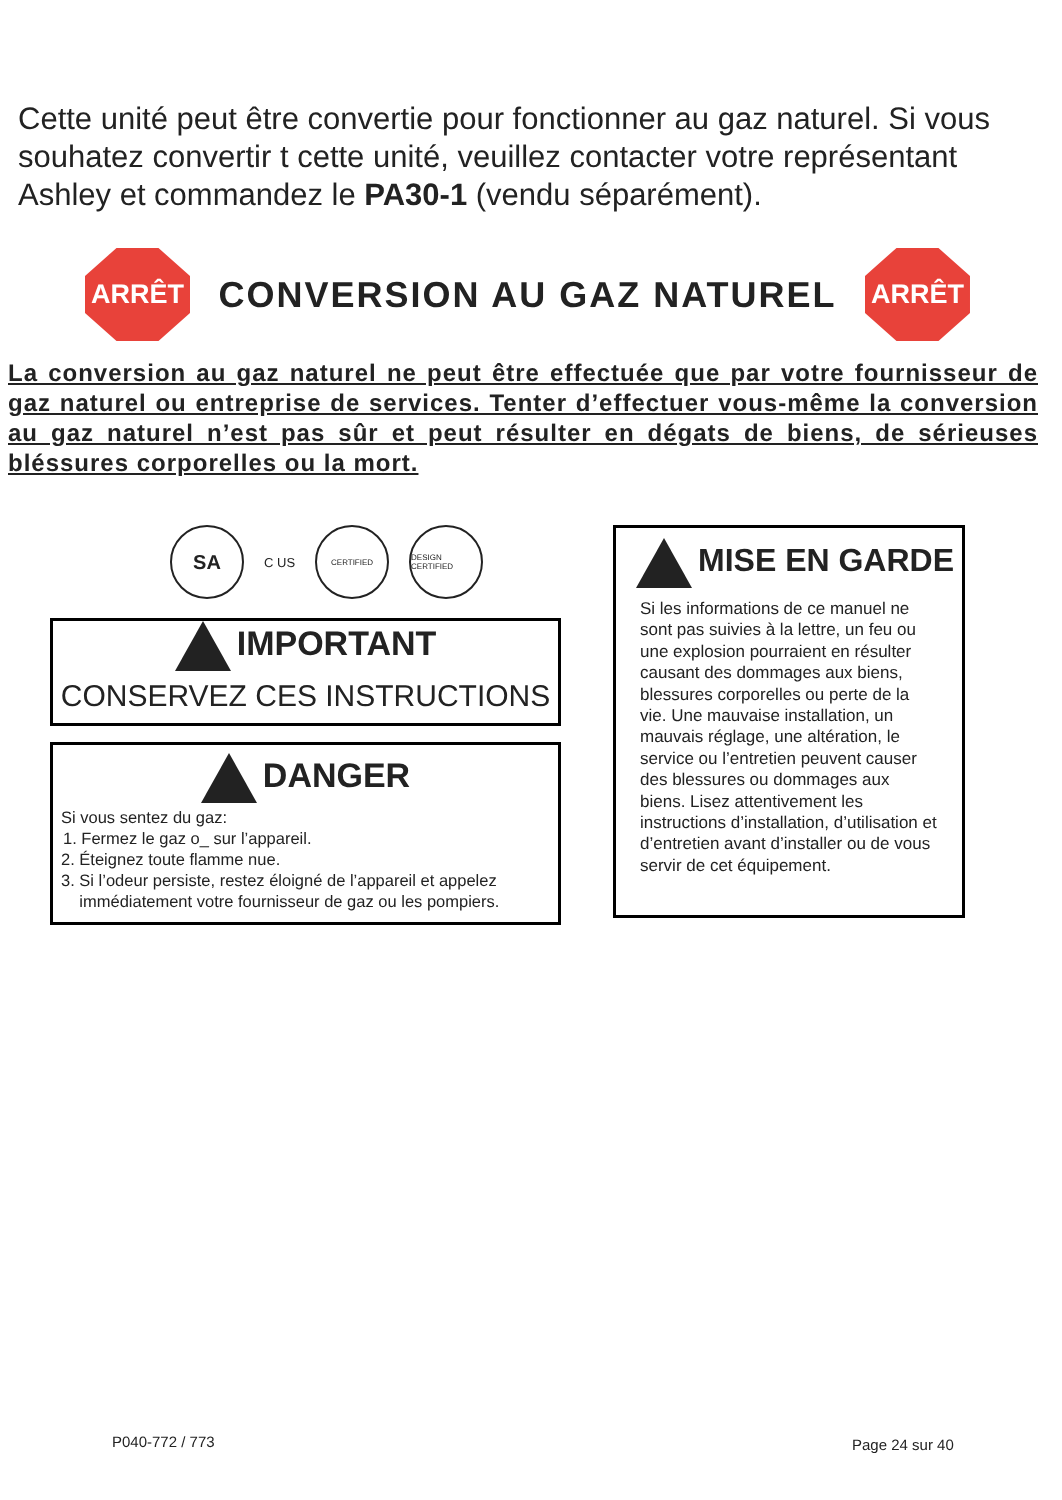Cette unité peut être convertie pour fonctionner au gaz naturel. Si vous souhatez convertir t cette unité, veuillez contacter votre représentant Ashley et commandez le PA30-1 (vendu séparément).
ARRÊT
CONVERSION AU GAZ NATUREL
ARRÊT
La conversion au gaz naturel ne peut être effectuée que par votre fournisseur de gaz naturel ou entreprise de services. Tenter d’effectuer vous-même la conversion au gaz naturel n’est pas sûr et peut résulter en dégats de biens, de sérieuses bléssures corporelles ou la mort.
SA
C US
CERTIFIED
DESIGN CERTIFIED
IMPORTANT
CONSERVEZ CES INSTRUCTIONS
DANGER
Si vous sentez du gaz:
1. Fermez le gaz o_ sur l’appareil.
2. Éteignez toute flamme nue.
3. Si l’odeur persiste, restez éloigné de l’appareil et appelez
immédiatement votre fournisseur de gaz ou les pompiers.
MISE EN GARDE
Si les informations de ce manuel ne sont pas suivies à la lettre, un feu ou une explosion pourraient en résulter causant des dommages aux biens, blessures corporelles ou perte de la vie. Une mauvaise installation, un mauvais réglage, une altération, le service ou l’entretien peuvent causer des blessures ou dommages aux biens. Lisez attentivement les instructions d’installation, d’utilisation et d’entretien avant d’installer ou de vous servir de cet équipement.
P040-772 / 773 Page 24 sur 40